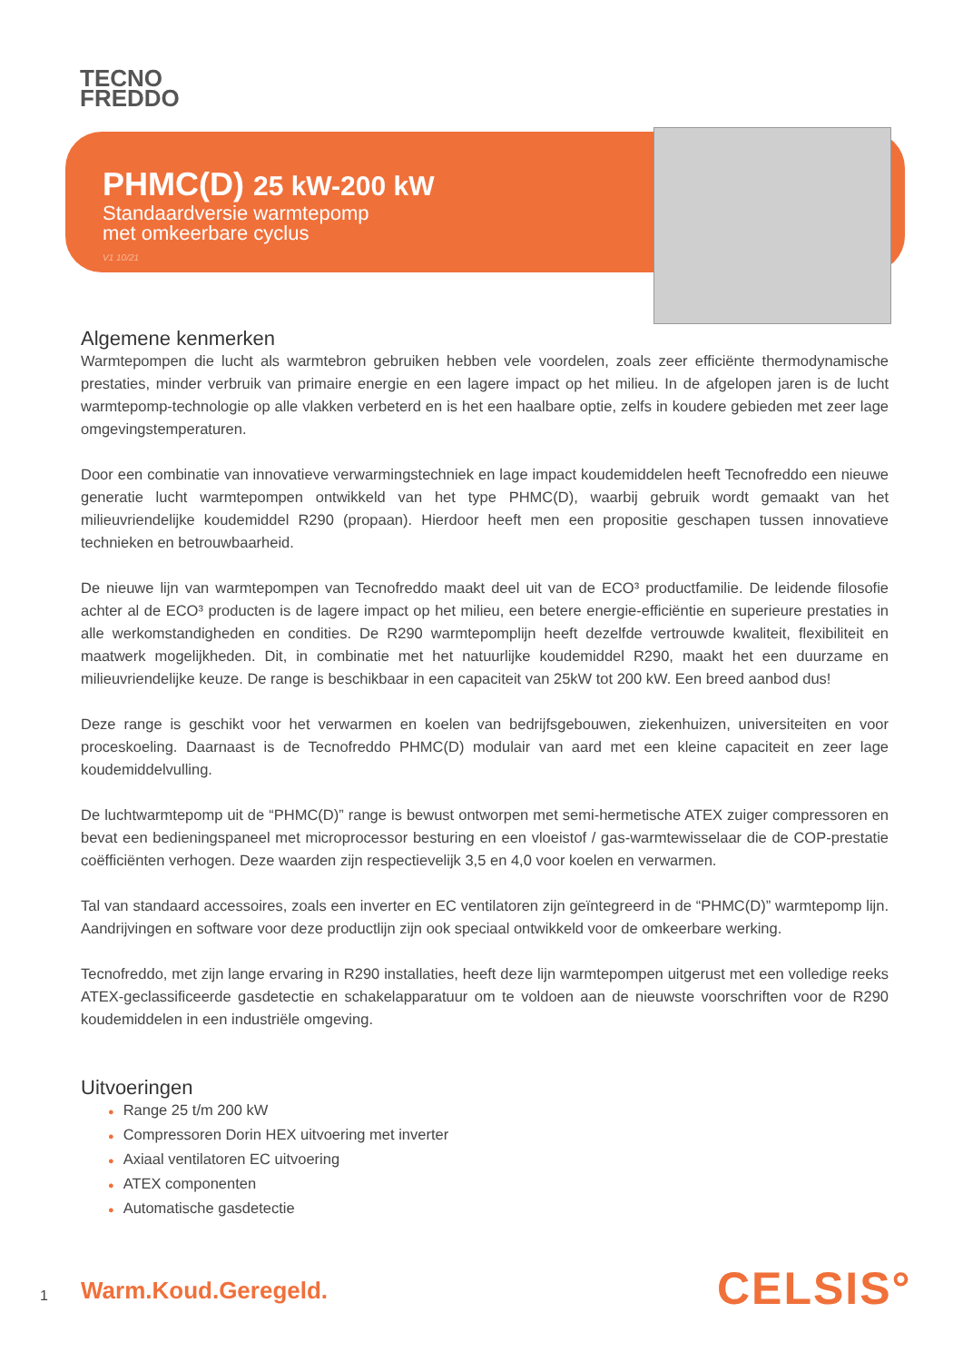TECNO
FREDDO
PHMC(D) 25 kW-200 kW
Standaardversie warmtepomp
met omkeerbare cyclus
V1 10/21
Algemene kenmerken
Warmtepompen die lucht als warmtebron gebruiken hebben vele voordelen, zoals zeer efficiënte thermodynamische prestaties, minder verbruik van primaire energie en een lagere impact op het milieu. In de afgelopen jaren is de lucht warmtepomp-technologie op alle vlakken verbeterd en is het een haalbare optie, zelfs in koudere gebieden met zeer lage omgevingstemperaturen.
Door een combinatie van innovatieve verwarmingstechniek en lage impact koudemiddelen heeft Tecnofreddo een nieuwe generatie lucht warmtepompen ontwikkeld van het type PHMC(D), waarbij gebruik wordt gemaakt van het milieuvriendelijke koudemiddel R290 (propaan). Hierdoor heeft men een propositie geschapen tussen innovatieve technieken en betrouwbaarheid.
De nieuwe lijn van warmtepompen van Tecnofreddo maakt deel uit van de ECO³ productfamilie. De leidende filosofie achter al de ECO³ producten is de lagere impact op het milieu, een betere energie-efficiëntie en superieure prestaties in alle werkomstandigheden en condities. De R290 warmtepomplijn heeft dezelfde vertrouwde kwaliteit, flexibiliteit en maatwerk mogelijkheden. Dit, in combinatie met het natuurlijke koudemiddel R290, maakt het een duurzame en milieuvriendelijke keuze. De range is beschikbaar in een capaciteit van 25kW tot 200 kW. Een breed aanbod dus!
Deze range is geschikt voor het verwarmen en koelen van bedrijfsgebouwen, ziekenhuizen, universiteiten en voor proceskoeling. Daarnaast is de Tecnofreddo PHMC(D) modulair van aard met een kleine capaciteit en zeer lage koudemiddelvulling.
De luchtwarmtepomp uit de “PHMC(D)” range is bewust ontworpen met semi-hermetische ATEX zuiger compressoren en bevat een bedieningspaneel met microprocessor besturing en een vloeistof / gas-warmtewisselaar die de COP-prestatie coëfficiënten verhogen. Deze waarden zijn respectievelijk 3,5 en 4,0 voor koelen en verwarmen.
Tal van standaard accessoires, zoals een inverter en EC ventilatoren zijn geïntegreerd in de “PHMC(D)” warmtepomp lijn. Aandrijvingen en software voor deze productlijn zijn ook speciaal ontwikkeld voor de omkeerbare werking.
Tecnofreddo, met zijn lange ervaring in R290 installaties, heeft deze lijn warmtepompen uitgerust met een volledige reeks ATEX-geclassificeerde gasdetectie en schakelapparatuur om te voldoen aan de nieuwste voorschriften voor de R290 koudemiddelen in een industriële omgeving.
Uitvoeringen
● Range 25 t/m 200 kW
● Compressoren Dorin HEX uitvoering met inverter
● Axiaal ventilatoren EC uitvoering
● ATEX componenten
● Automatische gasdetectie
1 Warm.Koud.Geregeld. CELSIS°